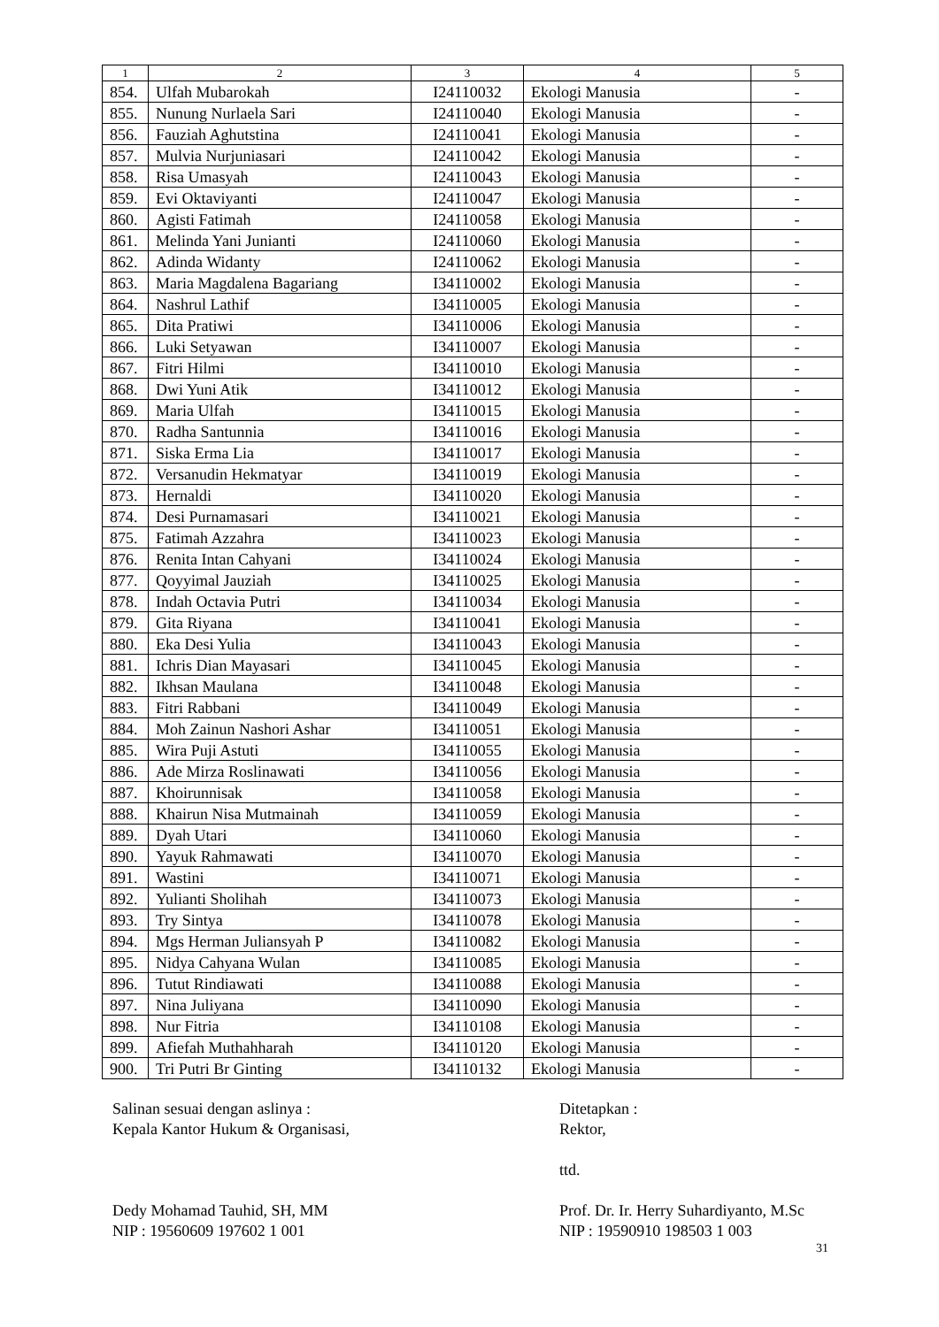| 1 | 2 | 3 | 4 | 5 |
| --- | --- | --- | --- | --- |
| 854. | Ulfah Mubarokah | I24110032 | Ekologi Manusia | - |
| 855. | Nunung Nurlaela Sari | I24110040 | Ekologi Manusia | - |
| 856. | Fauziah Aghutstina | I24110041 | Ekologi Manusia | - |
| 857. | Mulvia Nurjuniasari | I24110042 | Ekologi Manusia | - |
| 858. | Risa Umasyah | I24110043 | Ekologi Manusia | - |
| 859. | Evi Oktaviyanti | I24110047 | Ekologi Manusia | - |
| 860. | Agisti Fatimah | I24110058 | Ekologi Manusia | - |
| 861. | Melinda Yani Junianti | I24110060 | Ekologi Manusia | - |
| 862. | Adinda Widanty | I24110062 | Ekologi Manusia | - |
| 863. | Maria Magdalena Bagariang | I34110002 | Ekologi Manusia | - |
| 864. | Nashrul Lathif | I34110005 | Ekologi Manusia | - |
| 865. | Dita Pratiwi | I34110006 | Ekologi Manusia | - |
| 866. | Luki Setyawan | I34110007 | Ekologi Manusia | - |
| 867. | Fitri Hilmi | I34110010 | Ekologi Manusia | - |
| 868. | Dwi Yuni Atik | I34110012 | Ekologi Manusia | - |
| 869. | Maria Ulfah | I34110015 | Ekologi Manusia | - |
| 870. | Radha Santunnia | I34110016 | Ekologi Manusia | - |
| 871. | Siska Erma Lia | I34110017 | Ekologi Manusia | - |
| 872. | Versanudin Hekmatyar | I34110019 | Ekologi Manusia | - |
| 873. | Hernaldi | I34110020 | Ekologi Manusia | - |
| 874. | Desi Purnamasari | I34110021 | Ekologi Manusia | - |
| 875. | Fatimah Azzahra | I34110023 | Ekologi Manusia | - |
| 876. | Renita Intan Cahyani | I34110024 | Ekologi Manusia | - |
| 877. | Qoyyimal Jauziah | I34110025 | Ekologi Manusia | - |
| 878. | Indah Octavia Putri | I34110034 | Ekologi Manusia | - |
| 879. | Gita Riyana | I34110041 | Ekologi Manusia | - |
| 880. | Eka Desi Yulia | I34110043 | Ekologi Manusia | - |
| 881. | Ichris Dian Mayasari | I34110045 | Ekologi Manusia | - |
| 882. | Ikhsan Maulana | I34110048 | Ekologi Manusia | - |
| 883. | Fitri Rabbani | I34110049 | Ekologi Manusia | - |
| 884. | Moh Zainun Nashori Ashar | I34110051 | Ekologi Manusia | - |
| 885. | Wira Puji Astuti | I34110055 | Ekologi Manusia | - |
| 886. | Ade Mirza Roslinawati | I34110056 | Ekologi Manusia | - |
| 887. | Khoirunnisak | I34110058 | Ekologi Manusia | - |
| 888. | Khairun Nisa Mutmainah | I34110059 | Ekologi Manusia | - |
| 889. | Dyah Utari | I34110060 | Ekologi Manusia | - |
| 890. | Yayuk Rahmawati | I34110070 | Ekologi Manusia | - |
| 891. | Wastini | I34110071 | Ekologi Manusia | - |
| 892. | Yulianti Sholihah | I34110073 | Ekologi Manusia | - |
| 893. | Try Sintya | I34110078 | Ekologi Manusia | - |
| 894. | Mgs Herman Juliansyah P | I34110082 | Ekologi Manusia | - |
| 895. | Nidya Cahyana Wulan | I34110085 | Ekologi Manusia | - |
| 896. | Tutut Rindiawati | I34110088 | Ekologi Manusia | - |
| 897. | Nina Juliyana | I34110090 | Ekologi Manusia | - |
| 898. | Nur Fitria | I34110108 | Ekologi Manusia | - |
| 899. | Afiefah Muthahharah | I34110120 | Ekologi Manusia | - |
| 900. | Tri Putri Br Ginting | I34110132 | Ekologi Manusia | - |
Salinan sesuai dengan aslinya :
Kepala Kantor Hukum & Organisasi,
Dedy Mohamad Tauhid, SH, MM
NIP : 19560609 197602 1 001
Ditetapkan :
Rektor,
ttd.
Prof. Dr. Ir. Herry Suhardiyanto, M.Sc
NIP : 19590910 198503 1 003
31